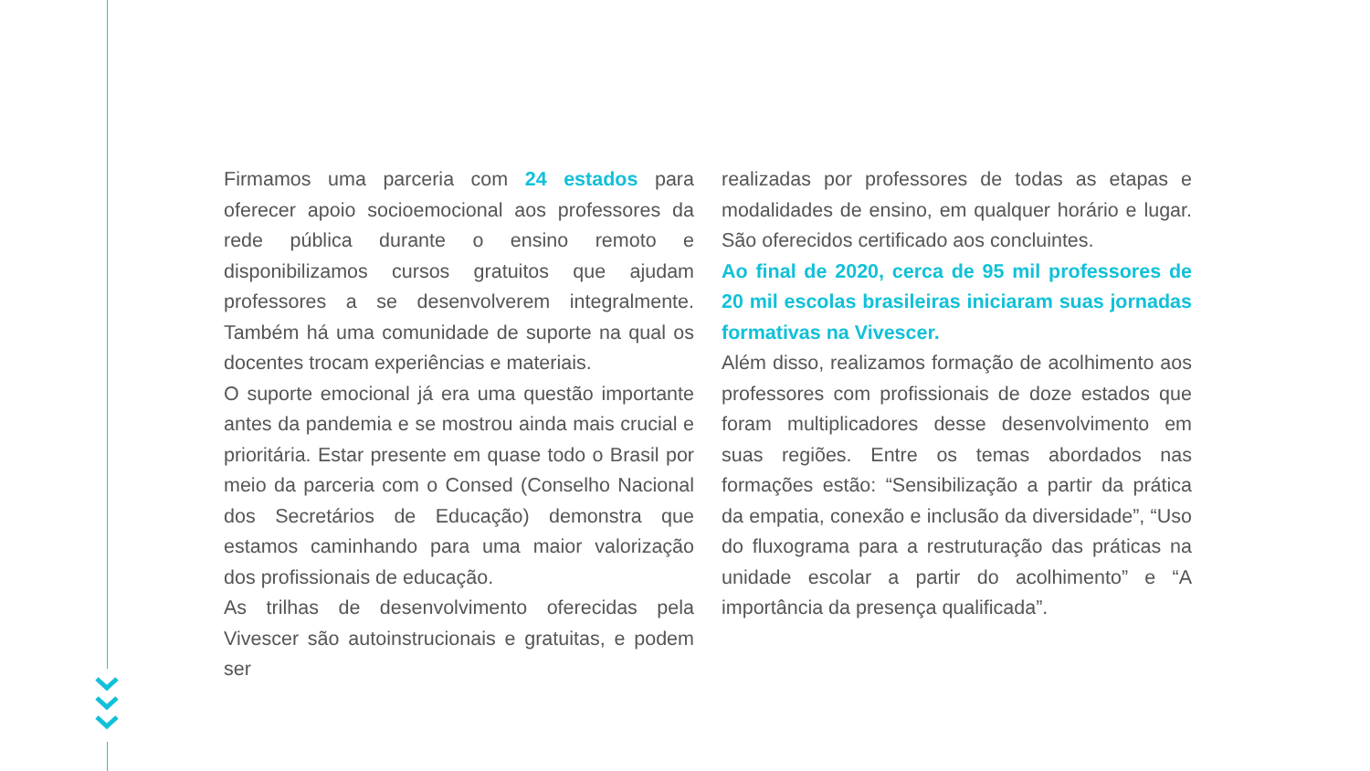Firmamos uma parceria com 24 estados para oferecer apoio socioemocional aos professores da rede pública durante o ensino remoto e disponibilizamos cursos gratuitos que ajudam professores a se desenvolverem integralmente. Também há uma comunidade de suporte na qual os docentes trocam experiências e materiais.
O suporte emocional já era uma questão importante antes da pandemia e se mostrou ainda mais crucial e prioritária. Estar presente em quase todo o Brasil por meio da parceria com o Consed (Conselho Nacional dos Secretários de Educação) demonstra que estamos caminhando para uma maior valorização dos profissionais de educação.
As trilhas de desenvolvimento oferecidas pela Vivescer são autoinstrucionais e gratuitas, e podem ser
realizadas por professores de todas as etapas e modalidades de ensino, em qualquer horário e lugar. São oferecidos certificado aos concluintes.
Ao final de 2020, cerca de 95 mil professores de 20 mil escolas brasileiras iniciaram suas jornadas formativas na Vivescer.
Além disso, realizamos formação de acolhimento aos professores com profissionais de doze estados que foram multiplicadores desse desenvolvimento em suas regiões. Entre os temas abordados nas formações estão: “Sensibilização a partir da prática da empatia, conexão e inclusão da diversidade”, “Uso do fluxograma para a restruturação das práticas na unidade escolar a partir do acolhimento” e “A importância da presença qualificada”.